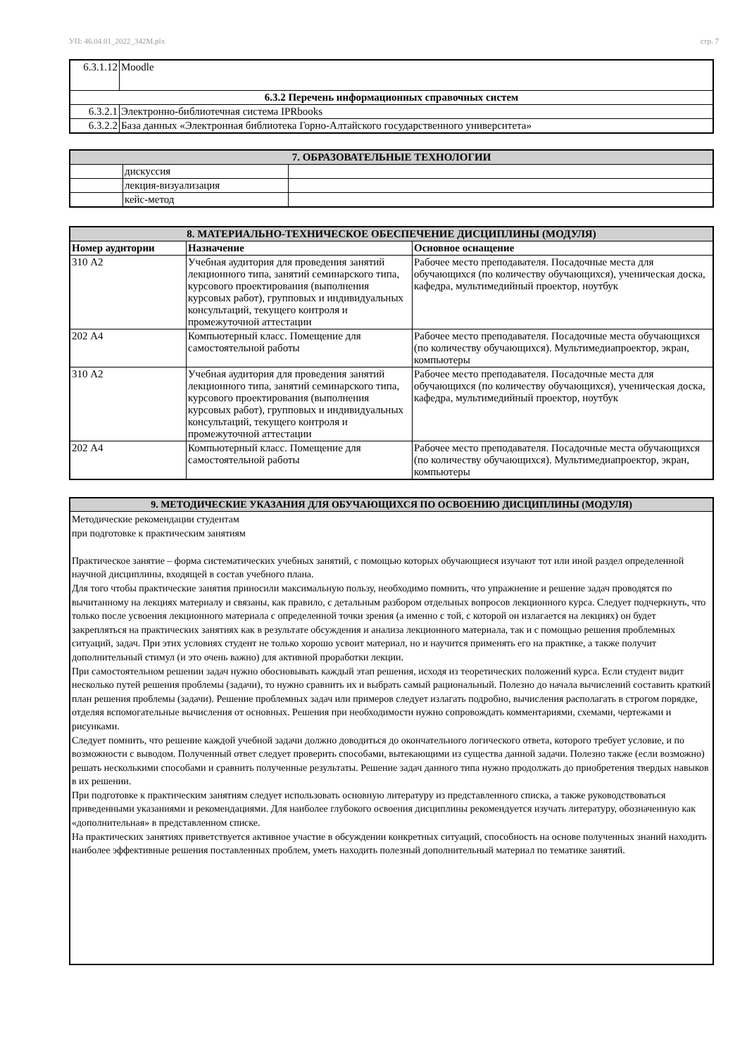УП: 46.04.01_2022_342М.plx стр. 7
| 6.3.1.12 | Moodle |
| 6.3.2 Перечень информационных справочных систем | |
| 6.3.2.1 | Электронно-библиотечная система IPRbooks |
| 6.3.2.2 | База данных «Электронная библиотека Горно-Алтайского государственного университета» |
| 7. ОБРАЗОВАТЕЛЬНЫЕ ТЕХНОЛОГИИ | | |
| --- | --- | --- |
| | дискуссия | |
| | лекция-визуализация | |
| | кейс-метод | |
| 8. МАТЕРИАЛЬНО-ТЕХНИЧЕСКОЕ ОБЕСПЕЧЕНИЕ ДИСЦИПЛИНЫ (МОДУЛЯ) | | |
| --- | --- | --- |
| Номер аудитории | Назначение | Основное оснащение |
| 310 А2 | Учебная аудитория для проведения занятий лекционного типа, занятий семинарского типа, курсового проектирования (выполнения курсовых работ), групповых и индивидуальных консультаций, текущего контроля и промежуточной аттестации | Рабочее место преподавателя. Посадочные места для обучающихся (по количеству обучающихся), ученическая доска, кафедра, мультимедийный проектор, ноутбук |
| 202 А4 | Компьютерный класс. Помещение для самостоятельной работы | Рабочее место преподавателя. Посадочные места обучающихся (по количеству обучающихся). Мультимедиапроектор, экран, компьютеры |
| 310 А2 | Учебная аудитория для проведения занятий лекционного типа, занятий семинарского типа, курсового проектирования (выполнения курсовых работ), групповых и индивидуальных консультаций, текущего контроля и промежуточной аттестации | Рабочее место преподавателя. Посадочные места для обучающихся (по количеству обучающихся), ученическая доска, кафедра, мультимедийный проектор, ноутбук |
| 202 А4 | Компьютерный класс. Помещение для самостоятельной работы | Рабочее место преподавателя. Посадочные места обучающихся (по количеству обучающихся). Мультимедиапроектор, экран, компьютеры |
| 9. МЕТОДИЧЕСКИЕ УКАЗАНИЯ ДЛЯ ОБУЧАЮЩИХСЯ ПО ОСВОЕНИЮ ДИСЦИПЛИНЫ (МОДУЛЯ) |
| --- |
| Методические рекомендации студентам при подготовке к практическим занятиям Практическое занятие – форма систематических учебных занятий, с помощью которых обучающиеся изучают тот или иной раздел определенной научной дисциплины, входящей в состав учебного плана. Для того чтобы практические занятия приносили максимальную пользу, необходимо помнить, что упражнение и решение задач проводятся по вычитанному на лекциях материалу и связаны, как правило, с детальным разбором отдельных вопросов лекционного курса. Следует подчеркнуть, что только после усвоения лекционного материала с определенной точки зрения (а именно с той, с которой он излагается на лекциях) он будет закрепляться на практических занятиях как в результате обсуждения и анализа лекционного материала, так и с помощью решения проблемных ситуаций, задач. При этих условиях студент не только хорошо усвоит материал, но и научится применять его на практике, а также получит дополнительный стимул (и это очень важно) для активной проработки лекции. При самостоятельном решении задач нужно обосновывать каждый этап решения, исходя из теоретических положений курса. Если студент видит несколько путей решения проблемы (задачи), то нужно сравнить их и выбрать самый рациональный. Полезно до начала вычислений составить краткий план решения проблемы (задачи). Решение проблемных задач или примеров следует излагать подробно, вычисления располагать в строгом порядке, отделяя вспомогательные вычисления от основных. Решения при необходимости нужно сопровождать комментариями, схемами, чертежами и рисунками. Следует помнить, что решение каждой учебной задачи должно доводиться до окончательного логического ответа, которого требует условие, и по возможности с выводом. Полученный ответ следует проверить способами, вытекающими из существа данной задачи. Полезно также (если возможно) решать несколькими способами и сравнить полученные результаты. Решение задач данного типа нужно продолжать до приобретения твердых навыков в их решении. При подготовке к практическим занятиям следует использовать основную литературу из представленного списка, а также руководствоваться приведенными указаниями и рекомендациями. Для наиболее глубокого освоения дисциплины рекомендуется изучать литературу, обозначенную как «дополнительная» в представленном списке. На практических занятиях приветствуется активное участие в обсуждении конкретных ситуаций, способность на основе полученных знаний находить наиболее эффективные решения поставленных проблем, уметь находить полезный дополнительный материал по тематике занятий. |